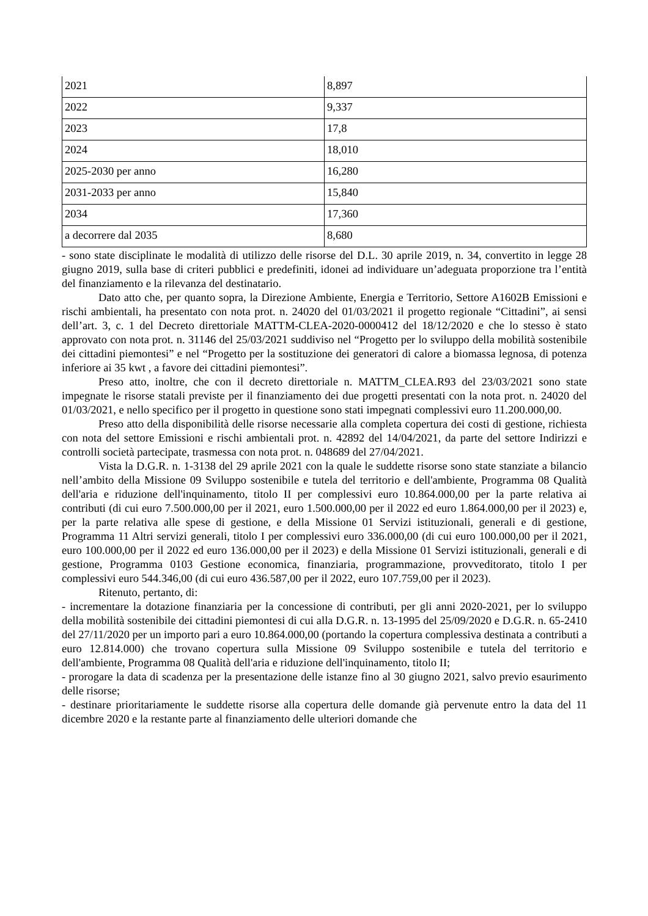| 2021 | 8,897 |
| 2022 | 9,337 |
| 2023 | 17,8 |
| 2024 | 18,010 |
| 2025-2030 per anno | 16,280 |
| 2031-2033 per anno | 15,840 |
| 2034 | 17,360 |
| a decorrere dal 2035 | 8,680 |
- sono state disciplinate le modalità di utilizzo delle risorse del D.L. 30 aprile 2019, n. 34, convertito in legge 28 giugno 2019, sulla base di criteri pubblici e predefiniti, idonei ad individuare un’adeguata proporzione tra l’entità del finanziamento e la rilevanza del destinatario.
Dato atto che, per quanto sopra, la Direzione Ambiente, Energia e Territorio, Settore A1602B Emissioni e rischi ambientali, ha presentato con nota prot. n. 24020 del 01/03/2021 il progetto regionale “Cittadini”, ai sensi dell’art. 3, c. 1 del Decreto direttoriale MATTM-CLEA-2020-0000412 del 18/12/2020 e che lo stesso è stato approvato con nota prot. n. 31146 del 25/03/2021 suddiviso nel “Progetto per lo sviluppo della mobilità sostenibile dei cittadini piemontesi” e nel “Progetto per la sostituzione dei generatori di calore a biomassa legnosa, di potenza inferiore ai 35 kwt , a favore dei cittadini piemontesi”.
Preso atto, inoltre, che con il decreto direttoriale n. MATTM_CLEA.R93 del 23/03/2021 sono state impegnate le risorse statali previste per il finanziamento dei due progetti presentati con la nota prot. n. 24020 del 01/03/2021, e nello specifico per il progetto in questione sono stati impegnati complessivi euro 11.200.000,00.
Preso atto della disponibilità delle risorse necessarie alla completa copertura dei costi di gestione, richiesta con nota del settore Emissioni e rischi ambientali prot. n. 42892 del 14/04/2021, da parte del settore Indirizzi e controlli società partecipate, trasmessa con nota prot. n. 048689 del 27/04/2021.
Vista la D.G.R. n. 1-3138 del 29 aprile 2021 con la quale le suddette risorse sono state stanziate a bilancio nell’ambito della Missione 09 Sviluppo sostenibile e tutela del territorio e dell'ambiente, Programma 08 Qualità dell'aria e riduzione dell'inquinamento, titolo II per complessivi euro 10.864.000,00 per la parte relativa ai contributi (di cui euro 7.500.000,00 per il 2021, euro 1.500.000,00 per il 2022 ed euro 1.864.000,00 per il 2023) e, per la parte relativa alle spese di gestione, e della Missione 01 Servizi istituzionali, generali e di gestione, Programma 11 Altri servizi generali, titolo I per complessivi euro 336.000,00 (di cui euro 100.000,00 per il 2021, euro 100.000,00 per il 2022 ed euro 136.000,00 per il 2023) e della Missione 01 Servizi istituzionali, generali e di gestione, Programma 0103 Gestione economica, finanziaria, programmazione, provveditorato, titolo I per complessivi euro 544.346,00 (di cui euro 436.587,00 per il 2022, euro 107.759,00 per il 2023).
Ritenuto, pertanto, di:
- incrementare la dotazione finanziaria per la concessione di contributi, per gli anni 2020-2021, per lo sviluppo della mobilità sostenibile dei cittadini piemontesi di cui alla D.G.R. n. 13-1995 del 25/09/2020 e D.G.R. n. 65-2410 del 27/11/2020 per un importo pari a euro 10.864.000,00 (portando la copertura complessiva destinata a contributi a euro 12.814.000) che trovano copertura sulla Missione 09 Sviluppo sostenibile e tutela del territorio e dell'ambiente, Programma 08 Qualità dell'aria e riduzione dell'inquinamento, titolo II;
- prorogare la data di scadenza per la presentazione delle istanze fino al 30 giugno 2021, salvo previo esaurimento delle risorse;
- destinare prioritariamente le suddette risorse alla copertura delle domande già pervenute entro la data del 11 dicembre 2020 e la restante parte al finanziamento delle ulteriori domande che